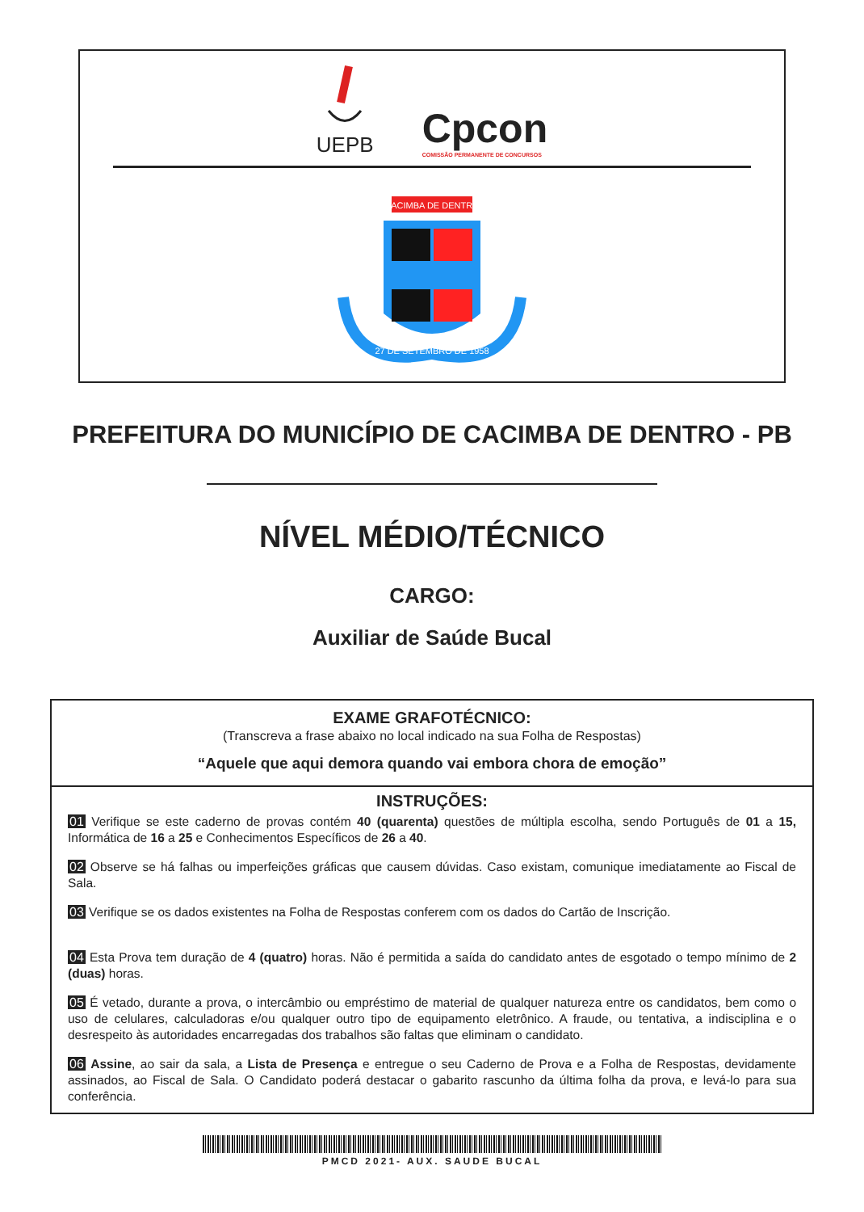UEPB
Cpcon
COMISSÃO PERMANENTE DE CONCURSOS
CACIMBA DE DENTRO
27 DE SETEMBRO DE 1958
PREFEITURA DO MUNICÍPIO DE CACIMBA DE DENTRO - PB
NÍVEL MÉDIO/TÉCNICO
CARGO:
Auxiliar de Saúde Bucal
EXAME GRAFOTÉCNICO:
(Transcreva a frase abaixo no local indicado na sua Folha de Respostas)
“Aquele que aqui demora quando vai embora chora de emoção”
INSTRUÇÕES:
01 Verifique se este caderno de provas contém 40 (quarenta) questões de múltipla escolha, sendo Português de 01 a 15, Informática de 16 a 25 e Conhecimentos Específicos de 26 a 40.
02 Observe se há falhas ou imperfeições gráficas que causem dúvidas. Caso existam, comunique imediatamente ao Fiscal de Sala.
03 Verifique se os dados existentes na Folha de Respostas conferem com os dados do Cartão de Inscrição.
04 Esta Prova tem duração de 4 (quatro) horas. Não é permitida a saída do candidato antes de esgotado o tempo mínimo de 2 (duas) horas.
05 É vetado, durante a prova, o intercâmbio ou empréstimo de material de qualquer natureza entre os candidatos, bem como o uso de celulares, calculadoras e/ou qualquer outro tipo de equipamento eletrônico. A fraude, ou tentativa, a indisciplina e o desrespeito às autoridades encarregadas dos trabalhos são faltas que eliminam o candidato.
06 Assine, ao sair da sala, a Lista de Presença e entregue o seu Caderno de Prova e a Folha de Respostas, devidamente assinados, ao Fiscal de Sala. O Candidato poderá destacar o gabarito rascunho da última folha da prova, e levá-lo para sua conferência.
PMCD 2021- AUX. SAUDE BUCAL